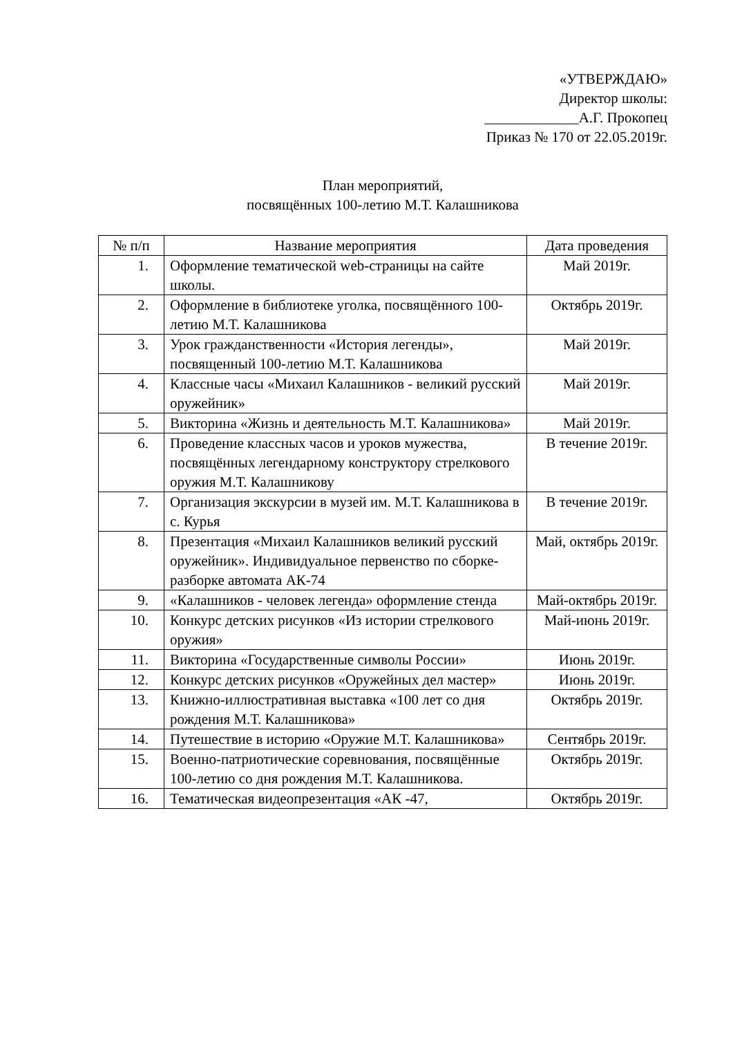«УТВЕРЖДАЮ»
Директор школы:
_____________А.Г. Прокопец
Приказ № 170 от 22.05.2019г.
План мероприятий,
посвящённых 100-летию М.Т. Калашникова
| № п/п | Название мероприятия | Дата проведения |
| --- | --- | --- |
| 1. | Оформление тематической web-страницы на сайте школы. | Май 2019г. |
| 2. | Оформление в библиотеке уголка, посвящённого 100-летию М.Т. Калашникова | Октябрь 2019г. |
| 3. | Урок гражданственности «История легенды», посвященный 100-летию М.Т. Калашникова | Май 2019г. |
| 4. | Классные часы «Михаил Калашников - великий русский оружейник» | Май 2019г. |
| 5. | Викторина «Жизнь и деятельность М.Т. Калашникова» | Май 2019г. |
| 6. | Проведение классных часов и уроков мужества, посвящённых легендарному конструктору стрелкового оружия М.Т. Калашникову | В течение 2019г. |
| 7. | Организация экскурсии в музей им. М.Т. Калашникова в с. Курья | В течение 2019г. |
| 8. | Презентация «Михаил Калашников великий русский оружейник». Индивидуальное первенство по сборке-разборке автомата АК-74 | Май, октябрь 2019г. |
| 9. | «Калашников - человек легенда» оформление стенда | Май-октябрь 2019г. |
| 10. | Конкурс детских рисунков «Из истории стрелкового оружия» | Май-июнь 2019г. |
| 11. | Викторина «Государственные символы России» | Июнь 2019г. |
| 12. | Конкурс детских рисунков «Оружейных дел мастер» | Июнь 2019г. |
| 13. | Книжно-иллюстративная выставка «100 лет со дня рождения М.Т. Калашникова» | Октябрь 2019г. |
| 14. | Путешествие в историю «Оружие М.Т. Калашникова» | Сентябрь 2019г. |
| 15. | Военно-патриотические соревнования, посвящённые 100-летию со дня рождения М.Т. Калашникова. | Октябрь 2019г. |
| 16. | Тематическая видеопрезентация «АК -47, | Октябрь 2019г. |